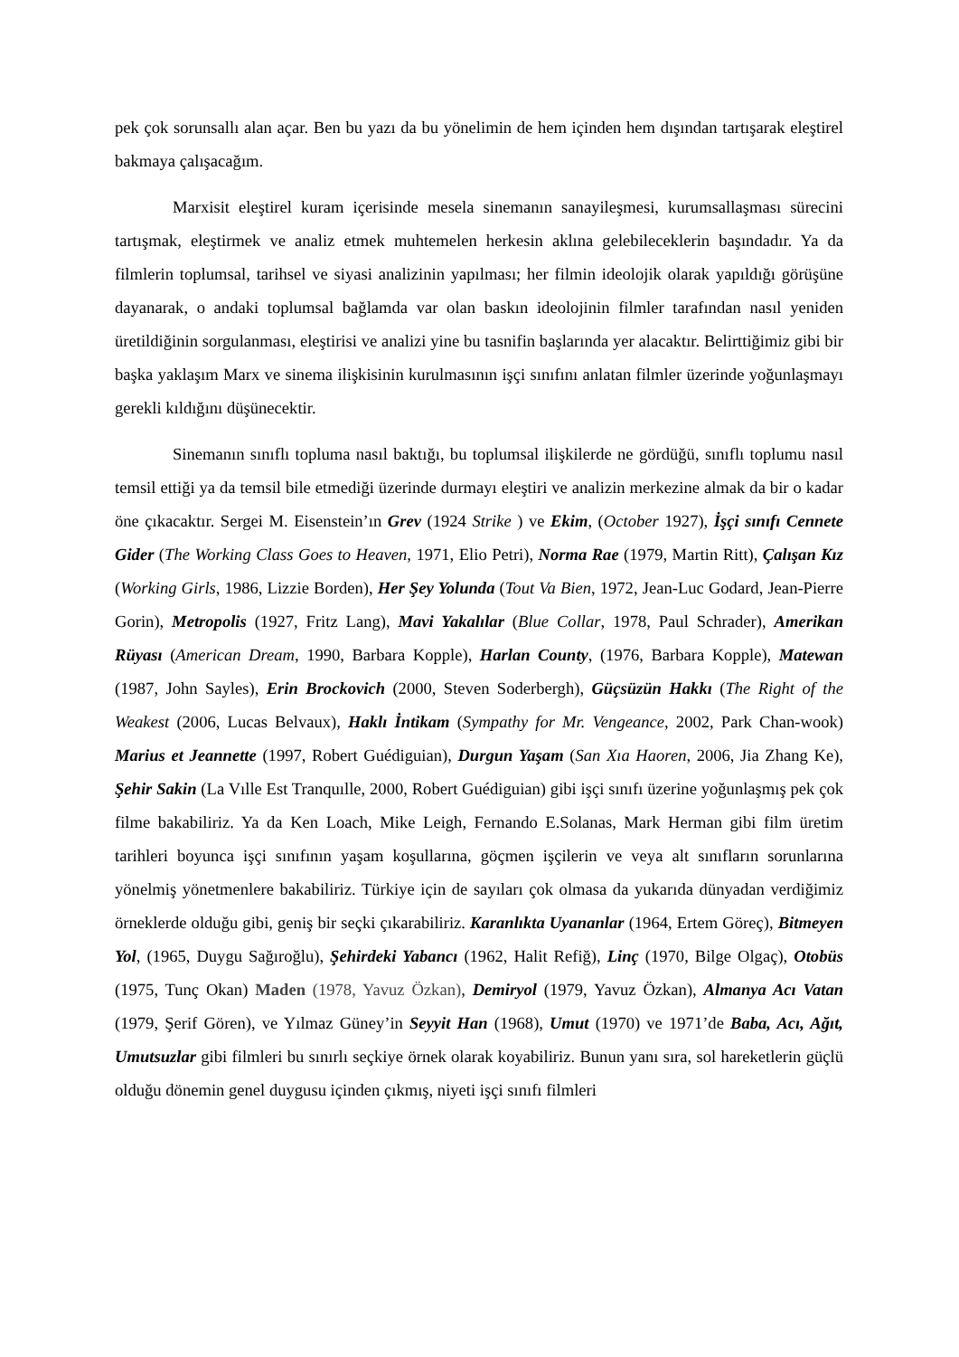pek çok sorunsallı alan açar. Ben bu yazı da bu yönelimin de hem içinden hem dışından tartışarak eleştirel bakmaya çalışacağım.
Marxisit eleştirel kuram içerisinde mesela sinemanın sanayileşmesi, kurumsallaşması sürecini tartışmak, eleştirmek ve analiz etmek muhtemelen herkesin aklına gelebileceklerin başındadır. Ya da filmlerin toplumsal, tarihsel ve siyasi analizinin yapılması; her filmin ideolojik olarak yapıldığı görüşüne dayanarak, o andaki toplumsal bağlamda var olan baskın ideolojinin filmler tarafından nasıl yeniden üretildiğinin sorgulanması, eleştirisi ve analizi yine bu tasnifin başlarında yer alacaktır. Belirttiğimiz gibi bir başka yaklaşım Marx ve sinema ilişkisinin kurulmasının işçi sınıfını anlatan filmler üzerinde yoğunlaşmayı gerekli kıldığını düşünecektir.
Sinemanın sınıflı topluma nasıl baktığı, bu toplumsal ilişkilerde ne gördüğü, sınıflı toplumu nasıl temsil ettiği ya da temsil bile etmediği üzerinde durmayı eleştiri ve analizin merkezine almak da bir o kadar öne çıkacaktır. Sergei M. Eisenstein’ın Grev (1924 Strike ) ve Ekim, (October 1927), İşçi sınıfı Cennete Gider (The Working Class Goes to Heaven, 1971, Elio Petri), Norma Rae (1979, Martin Ritt), Çalışan Kız (Working Girls, 1986, Lizzie Borden), Her Şey Yolunda (Tout Va Bien, 1972, Jean-Luc Godard, Jean-Pierre Gorin), Metropolis (1927, Fritz Lang), Mavi Yakalılar (Blue Collar, 1978, Paul Schrader), Amerikan Rüyası (American Dream, 1990, Barbara Kopple), Harlan County, (1976, Barbara Kopple), Matewan (1987, John Sayles), Erin Brockovich (2000, Steven Soderbergh), Güçsüzün Hakkı (The Right of the Weakest (2006, Lucas Belvaux), Haklı İntikam (Sympathy for Mr. Vengeance, 2002, Park Chan-wook) Marius et Jeannette (1997, Robert Guédiguian), Durgun Yaşam (San Xıa Haoren, 2006, Jia Zhang Ke), Şehir Sakin (La Vılle Est Tranquılle, 2000, Robert Guédiguian) gibi işçi sınıfı üzerine yoğunlaşmış pek çok filme bakabiliriz. Ya da Ken Loach, Mike Leigh, Fernando E.Solanas, Mark Herman gibi film üretim tarihleri boyunca işçi sınıfının yaşam koşullarına, göçmen işçilerin ve veya alt sınıfların sorunlarına yönelmiş yönetmenlere bakabiliriz. Türkiye için de sayıları çok olmasa da yukarıda dünyadan verdiğimiz örneklerde olduğu gibi, geniş bir seçki çıkarabiliriz. Karanlıkta Uyananlar (1964, Ertem Göreç), Bitmeyen Yol, (1965, Duygu Sağıroğlu), Şehirdeki Yabancı (1962, Halit Refiğ), Linç (1970, Bilge Olgaç), Otobüs (1975, Tunç Okan) Maden (1978, Yavuz Özkan), Demiryol (1979, Yavuz Özkan), Almanya Acı Vatan (1979, Şerif Gören), ve Yılmaz Güney’in Seyyit Han (1968), Umut (1970) ve 1971’de Baba, Acı, Ağıt, Umutsuzlar gibi filmleri bu sınırlı seçkiye örnek olarak koyabiliriz. Bunun yanı sıra, sol hareketlerin güçlü olduğu dönemin genel duygusu içinden çıkmış, niyeti işçi sınıfı filmleri